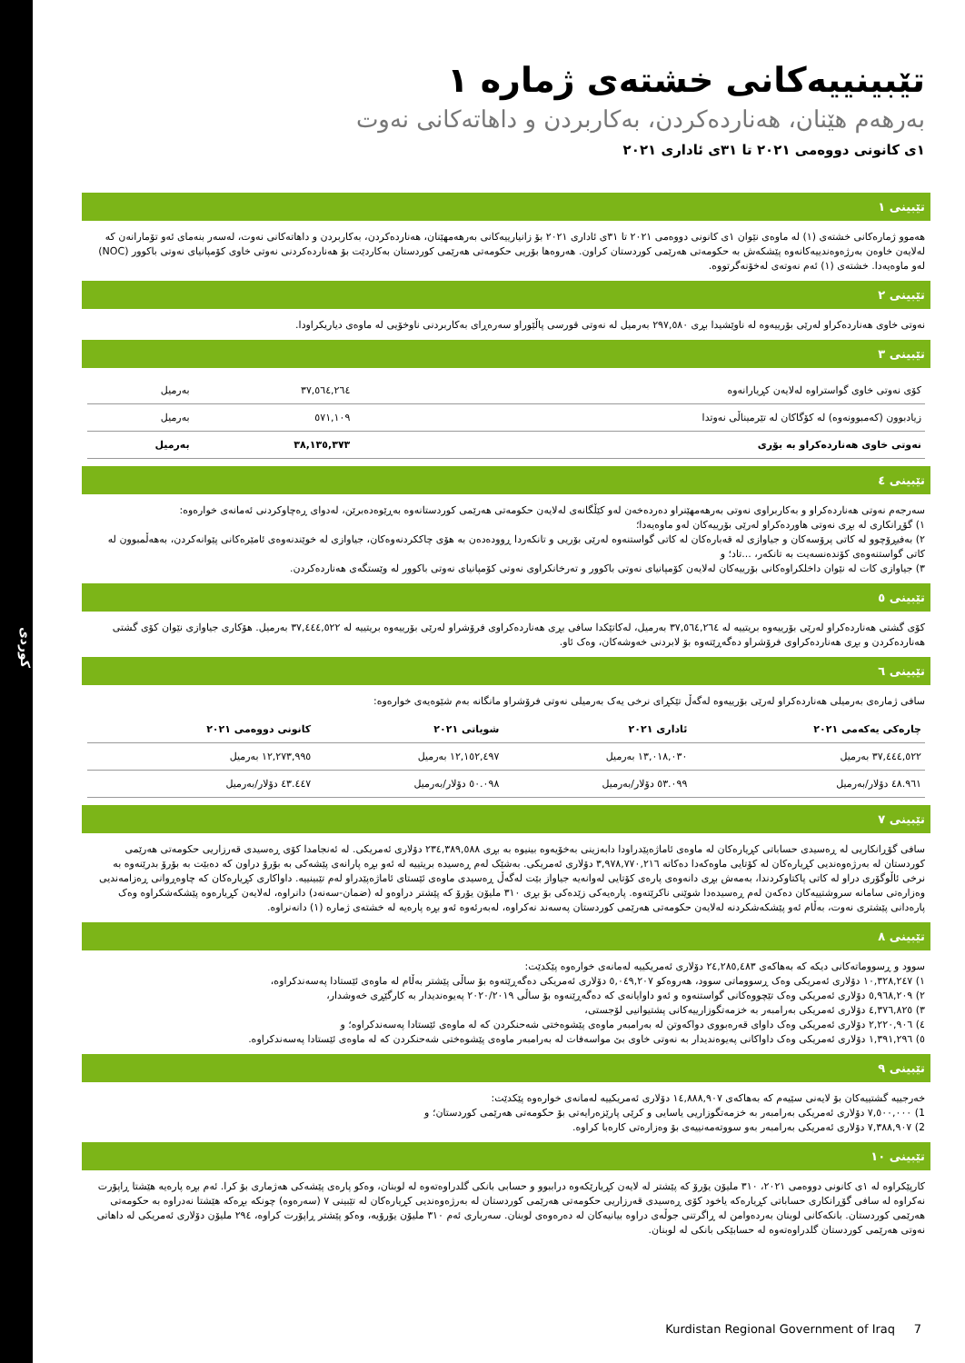كوردی
تێبینییەکانی خشتەی ژمارە ١
بەرهەم هێنان، هەناردەکردن، بەکاربردن و داهاتەکانی نەوت
١ی کانونی دووەمی ٢٠٢١ تا ٣١ی ئاداری ٢٠٢١
تێبینی ١
هەموو ژمارەکانی خشتەی (١) لە ماوەی نێوان ١ی کانونی دووەمی ٢٠٢١ تا ٣١ی ئاداری ٢٠٢١ بۆ زانیارییەکانی بەرهەمهێنان، هەناردەکردن، بەکاربردن و داهاتەکانی نەوت، لەسەر بنەمای ئەو تۆمارانەن کە لەلایەن خاوەن بەرژەوەندییەکانەوە پێشکەش بە حکومەتی هەرێمی کوردستان کراون. هەروەها بۆریی حکومەتی هەرێمی کوردستان بەکاردێت بۆ هەناردەکردنی نەوتی خاوی کۆمپانیای نەوتی باکوور (NOC) لەو ماوەیەدا. خشتەی (١) ئەم نەوتەی لەخۆنەگرتووە.
تێبینی ٢
نەوتی خاوی هەناردەکراو لەرێی بۆرییەوە لە ناوێشیدا بڕی ٢٩٧,٥٨٠ بەرمیل لە نەوتی قورسی پاڵێوراو سەرەڕای بەکاربردنی ناوخۆیی لە ماوەی دیاریکراودا.
تێبینی ٣
| کۆی نەوتی خاوی گواستراوە لەلایەن کڕیارانەوە | ٣٧,٥٦٤,٢٦٤ | بەرمیل |
| زیادبوون (کەمبوونەوە) لە کۆگاکان لە تێرمیناڵی نەوتدا | ٥٧١,١٠٩ | بەرمیل |
| نەوتی خاوی هەناردەکراو بە بۆری | ٣٨,١٣٥,٣٧٣ | بەرمیل |
تێبینی ٤
سەرجەم نەوتی هەناردەکراو و بەکاربراوی نەوتی بەرهەمهێنراو دەردەخەن لەو کێڵگانەی لەلایەن حکومەتی هەرێمی کوردستانەوە بەڕێوەدەبرێن، لەدوای ڕەچاوکردنی ئەمانەی خوارەوە:
١) گۆڕانکاری لە بڕی نەوتی هاوردەکراو لەرێی بۆرییەکان لەو ماوەیەدا؛
٢) بەفیڕۆچوو لە کاتی پرۆسەکان و جیاوازی لە قەبارەکان لە کاتی گواستنەوە لەرێی بۆریی و تانکەردا ڕوودەدەن بە هۆی چاککردنەوەکان، جیاوازی لە خوێندنەوەی ئامێرەکانی پێوانەکردن، بەهەڵمبوون لە کاتی گواستنەوەی کۆندەنسەیت بە تانکەر، ...تاد؛ و
٣) جیاوازی کات لە نێوان داخلکراوەکانی بۆرییەکان لەلایەن کۆمپانیای نەوتی باکوور و تەرخانکراوی نەوتی کۆمپانیای نەوتی باکوور لە وێستگەی هەناردەکردن.
تێبینی ٥
کۆی گشتی هەناردەکراو لەرێی بۆرییەوە بریتییە لە ٣٧,٥٦٤,٢٦٤ بەرمیل، لەکاتێکدا سافی بڕی هەناردەکراوی فرۆشراو لەرێی بۆرییەوە بریتییە لە ٣٧,٤٤٤,٥٢٢ بەرمیل. هۆکاری جیاوازی نێوان کۆی گشتی هەناردەکردن و بڕی هەناردەکراوی فرۆشراو دەگەڕێتەوە بۆ لابردنی خەوشەکان، وەک ئاو.
تێبینی ٦
سافی ژمارەی بەرمیلی هەناردەکراو لەرێی بۆرییەوە لەگەڵ تێکڕای نرخی یەک بەرمیلی نەوتی فرۆشراو مانگانە بەم شێوەیەی خوارەوە:
| چارەکی یەکەمی ٢٠٢١ | ئاداری ٢٠٢١ | شوباتی ٢٠٢١ | کانونی دووەمی ٢٠٢١ |
| --- | --- | --- | --- |
| ٣٧,٤٤٤,٥٢٢ بەرمیل | ١٣,٠١٨,٠٣٠ بەرمیل | ١٢,١٥٢,٤٩٧ بەرمیل | ١٢,٢٧٣,٩٩٥ بەرمیل |
| ٤٨.٩٦١ دۆلار/بەرمیل | ٥٣.٠٩٩ دۆلار/بەرمیل | ٥٠.٠٩٨ دۆلار/بەرمیل | ٤٣.٤٤٧ دۆلار/بەرمیل |
تێبینی ٧
سافی گۆڕانکاریی لە ڕەسیدی حساباتی کڕیارەکان لە ماوەی ئاماژەپێدراودا دابەزینی بەخۆیەوە بینیوە بە بڕی ٢٣٤,٣٨٩,٥٨٨ دۆلاری ئەمریکی. لە ئەنجامدا کۆی ڕەسیدی قەرزاریی حکومەتی هەرێمی کوردستان لە بەرژەوەندیی کڕیارەکان لە کۆتایی ماوەکەدا دەکاتە ٣,٩٧٨,٧٧٠,٢١٦ دۆلاری ئەمریکی. بەشێک لەم ڕەسیدە بریتییە لە ئەو بڕە پارانەی پێشەکی بە بۆرۆ دراون کە دەبێت بە بۆرۆ بدرێنەوە بە نرخی ئاڵوگۆری دراو لە کاتی پاکتاوکردندا، بەمەش بڕی دانەوەی پارەی کۆتایی لەوانەیە جیاواز بێت لەگەڵ ڕەسیدی ماوەی ئێستای ئاماژەپێدراو لەم تێبینییە. داواکاری کڕیارەکان کە چاوەڕوانی ڕەزامەندیی وەزارەتی سامانە سروشتییەکان دەکەن لەم ڕەسیدەدا شوێنی ناکرێتەوە. پارەیەکی زێدەکی بۆ بڕی ٣١٠ ملیۆن یۆرۆ کە پێشتر دراوەو لە (ضمان-سەنەد) دانراوە، لەلایەن کڕیارەوە پێشکەشکراوە وەک پارەدانی پێشتری نەوت، بەڵام ئەو پێشکەشکردنە لەلایەن حکومەتی هەرێمی کوردستان پەسەند نەکراوە، لەبەرئەوە ئەو بڕە پارەیە لە خشتەی ژمارە (١) دانەنراوە.
تێبینی ٨
سوود و ڕسووماتەکانی دیکە کە بەهاکەی ٢٤,٢٨٥,٤٨٣ دۆلاری ئەمریکییە لەمانەی خوارەوە پێکدێت:
١) ١٠,٣٢٨,٢٤٧ دۆلاری ئەمریکی وەک ڕسووماتی سوود، هەروەکو ٥,٠٤٩,٢٠٧ دۆلاری ئەمریکی دەگەڕێتەوە بۆ ساڵی پێشتر بەڵام لە ماوەی ئێستادا پەسەندکراوە،
٢) ٥,٩٦٨,٢٠٩ دۆلاری ئەمریکی وەک تێچووەکانی گواستنەوە و ئەو داوایانەی کە دەگەڕێنەوە بۆ ساڵی ٢٠٢٠/٢٠١٩ پەیوەندیدار بە کارگێڕی خەوشدار،
٣) ٤,٣٧٦,٨٢٥ دۆلاری ئەمریکی بەرامبەر بە خزمەتگوزارییەکانی پشتیوانیی لۆجستی،
٤) ٢,٢٢٠,٩٠٦ دۆلاری ئەمریکی وەک داوای قەرەبووی دواکەوتن لە بەرامبەر ماوەی پێشوەختی شەحنکردن کە لە ماوەی ئێستادا پەسەندکراوە؛ و
٥) ١,٣٩١,٢٩٦ دۆلاری ئەمریکی وەک داواکانی پەیوەندیدار بە نەوتی خاوی بێ مواسەفات لە بەرامبەر ماوەی پێشوەختی شەحنکردن کە لە ماوەی ئێستادا پەسەندکراوە.
تێبینی ٩
خەرجییە گشتییەکان بۆ لایەنی سێیەم کە بەهاکەی ١٤,٨٨٨,٩٠٧ دۆلاری ئەمریکییە لەمانەی خوارەوە پێکدێت:
1) ٧,٥٠٠,٠٠٠ دۆلاری ئەمریکی بەرامبەر بە خزمەتگوزاریی یاسایی و کرێی پارێزەرایەتی بۆ حکومەتی هەرێمی کوردستان؛ و
2) ٧,٣٨٨,٩٠٧ دۆلاری ئەمریکی بەرامبەر بەو سووتەمەنییەی بۆ وەزارەتی کارەبا کراوە.
تێبینی ١٠
کارپێکراوە لە ١ی کانونی دووەمی ٢٠٢١، ٣١٠ ملیۆن یۆرۆ کە پێشتر لە لایەن کڕیارێکەوە دراببوو و حسابی بانکی گلدراوەتەوە لە لوبنان، وەکو پارەی پێشەکی هەژماری بۆ کرا. ئەم بڕە پارەیە هێشتا ڕاپۆرت نەکراوە لە سافی گۆڕانکاری حساباتی کڕیارەکە یاخود کۆی ڕەسیدی قەرزاریی حکومەتی هەرێمی کوردستان لە بەرژەوەندیی کڕیارەکان لە تێبینی ٧ (سەرەوە) چونکە بڕەکە هێشتا نەدراوە بە حکومەتی هەرێمی کوردستان. بانکەکانی لوبنان بەردەوامن لە ڕاگرتنی جوڵەی دراوە بیانیەکان لە دەرەوەی لوبنان. سەربارى ئەم ٣١٠ ملیۆن یۆرۆیە، وەکو پێشتر ڕاپۆرت کراوە، ٢٩٤ ملیۆن دۆلاری ئەمریکی لە داهاتی نەوتی هەرێمی کوردستان گلدراوەتەوە لە حسابێکی بانکی لە لوبنان.
Kurdistan Regional Government of Iraq 7